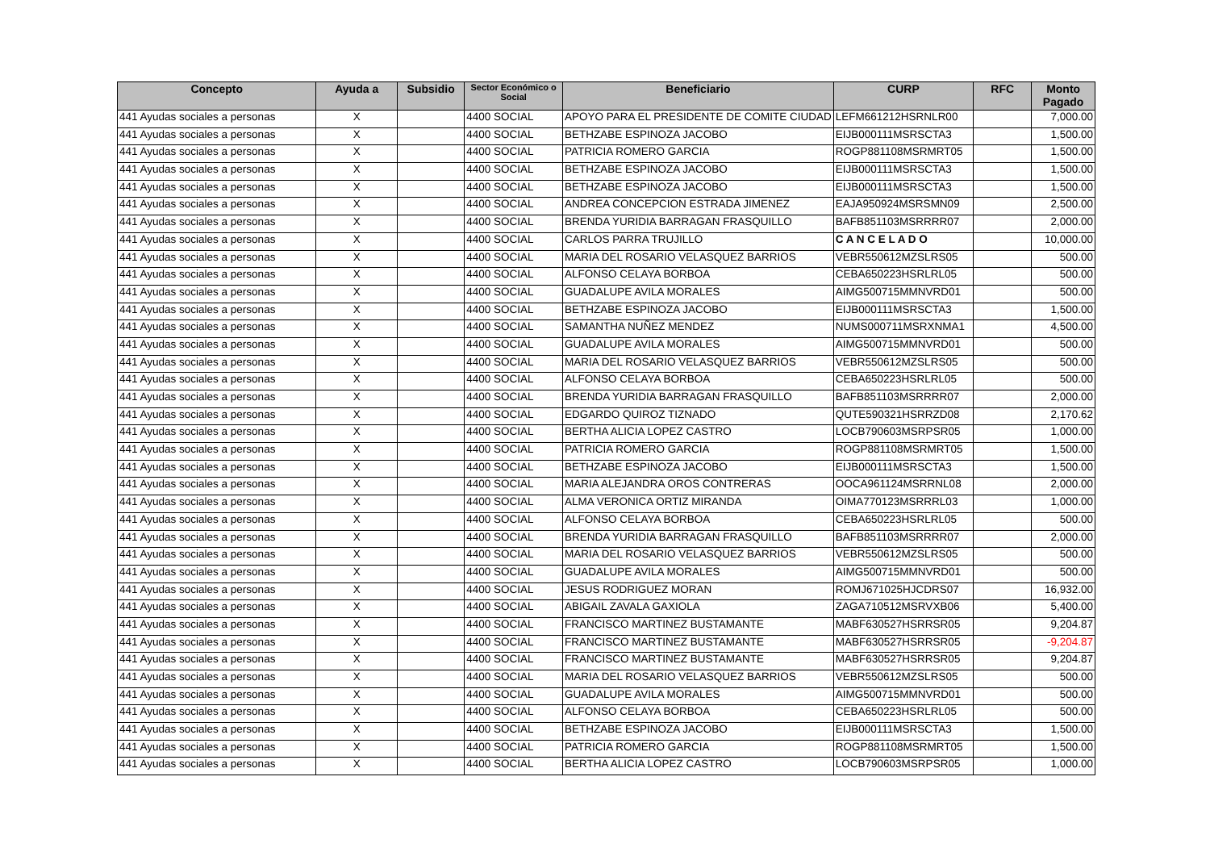| Concepto | Ayuda a | Subsidio | Sector Económico o Social | Beneficiario | CURP | RFC | Monto Pagado |
| --- | --- | --- | --- | --- | --- | --- | --- |
| 441 Ayudas sociales a personas | X | | 4400 SOCIAL | APOYO PARA EL PRESIDENTE DE COMITE CIUDAD | LEFM661212HSRNLR00 | | 7,000.00 |
| 441 Ayudas sociales a personas | X | | 4400 SOCIAL | BETHZABE ESPINOZA JACOBO | EIJB000111MSRSCTA3 | | 1,500.00 |
| 441 Ayudas sociales a personas | X | | 4400 SOCIAL | PATRICIA ROMERO GARCIA | ROGP881108MSRMRT05 | | 1,500.00 |
| 441 Ayudas sociales a personas | X | | 4400 SOCIAL | BETHZABE ESPINOZA JACOBO | EIJB000111MSRSCTA3 | | 1,500.00 |
| 441 Ayudas sociales a personas | X | | 4400 SOCIAL | BETHZABE ESPINOZA JACOBO | EIJB000111MSRSCTA3 | | 1,500.00 |
| 441 Ayudas sociales a personas | X | | 4400 SOCIAL | ANDREA CONCEPCION ESTRADA JIMENEZ | EAJA950924MSRSMN09 | | 2,500.00 |
| 441 Ayudas sociales a personas | X | | 4400 SOCIAL | BRENDA YURIDIA BARRAGAN FRASQUILLO | BAFB851103MSRRRR07 | | 2,000.00 |
| 441 Ayudas sociales a personas | X | | 4400 SOCIAL | CARLOS PARRA TRUJILLO | C A N C E L A D O | | 10,000.00 |
| 441 Ayudas sociales a personas | X | | 4400 SOCIAL | MARIA DEL ROSARIO VELASQUEZ BARRIOS | VEBR550612MZSLRS05 | | 500.00 |
| 441 Ayudas sociales a personas | X | | 4400 SOCIAL | ALFONSO CELAYA BORBOA | CEBA650223HSRLRL05 | | 500.00 |
| 441 Ayudas sociales a personas | X | | 4400 SOCIAL | GUADALUPE AVILA MORALES | AIMG500715MMNVRD01 | | 500.00 |
| 441 Ayudas sociales a personas | X | | 4400 SOCIAL | BETHZABE ESPINOZA JACOBO | EIJB000111MSRSCTA3 | | 1,500.00 |
| 441 Ayudas sociales a personas | X | | 4400 SOCIAL | SAMANTHA NUÑEZ MENDEZ | NUMS000711MSRXNMA1 | | 4,500.00 |
| 441 Ayudas sociales a personas | X | | 4400 SOCIAL | GUADALUPE AVILA MORALES | AIMG500715MMNVRD01 | | 500.00 |
| 441 Ayudas sociales a personas | X | | 4400 SOCIAL | MARIA DEL ROSARIO VELASQUEZ BARRIOS | VEBR550612MZSLRS05 | | 500.00 |
| 441 Ayudas sociales a personas | X | | 4400 SOCIAL | ALFONSO CELAYA BORBOA | CEBA650223HSRLRL05 | | 500.00 |
| 441 Ayudas sociales a personas | X | | 4400 SOCIAL | BRENDA YURIDIA BARRAGAN FRASQUILLO | BAFB851103MSRRRR07 | | 2,000.00 |
| 441 Ayudas sociales a personas | X | | 4400 SOCIAL | EDGARDO QUIROZ TIZNADO | QUTE590321HSRRZD08 | | 2,170.62 |
| 441 Ayudas sociales a personas | X | | 4400 SOCIAL | BERTHA ALICIA LOPEZ CASTRO | LOCB790603MSRPSR05 | | 1,000.00 |
| 441 Ayudas sociales a personas | X | | 4400 SOCIAL | PATRICIA ROMERO GARCIA | ROGP881108MSRMRT05 | | 1,500.00 |
| 441 Ayudas sociales a personas | X | | 4400 SOCIAL | BETHZABE ESPINOZA JACOBO | EIJB000111MSRSCTA3 | | 1,500.00 |
| 441 Ayudas sociales a personas | X | | 4400 SOCIAL | MARIA ALEJANDRA OROS CONTRERAS | OOCA961124MSRRNL08 | | 2,000.00 |
| 441 Ayudas sociales a personas | X | | 4400 SOCIAL | ALMA VERONICA ORTIZ MIRANDA | OIMA770123MSRRRL03 | | 1,000.00 |
| 441 Ayudas sociales a personas | X | | 4400 SOCIAL | ALFONSO CELAYA BORBOA | CEBA650223HSRLRL05 | | 500.00 |
| 441 Ayudas sociales a personas | X | | 4400 SOCIAL | BRENDA YURIDIA BARRAGAN FRASQUILLO | BAFB851103MSRRRR07 | | 2,000.00 |
| 441 Ayudas sociales a personas | X | | 4400 SOCIAL | MARIA DEL ROSARIO VELASQUEZ BARRIOS | VEBR550612MZSLRS05 | | 500.00 |
| 441 Ayudas sociales a personas | X | | 4400 SOCIAL | GUADALUPE AVILA MORALES | AIMG500715MMNVRD01 | | 500.00 |
| 441 Ayudas sociales a personas | X | | 4400 SOCIAL | JESUS RODRIGUEZ MORAN | ROMJ671025HJCDRS07 | | 16,932.00 |
| 441 Ayudas sociales a personas | X | | 4400 SOCIAL | ABIGAIL ZAVALA GAXIOLA | ZAGA710512MSRVXB06 | | 5,400.00 |
| 441 Ayudas sociales a personas | X | | 4400 SOCIAL | FRANCISCO MARTINEZ BUSTAMANTE | MABF630527HSRRSR05 | | 9,204.87 |
| 441 Ayudas sociales a personas | X | | 4400 SOCIAL | FRANCISCO MARTINEZ BUSTAMANTE | MABF630527HSRRSR05 | | -9,204.87 |
| 441 Ayudas sociales a personas | X | | 4400 SOCIAL | FRANCISCO MARTINEZ BUSTAMANTE | MABF630527HSRRSR05 | | 9,204.87 |
| 441 Ayudas sociales a personas | X | | 4400 SOCIAL | MARIA DEL ROSARIO VELASQUEZ BARRIOS | VEBR550612MZSLRS05 | | 500.00 |
| 441 Ayudas sociales a personas | X | | 4400 SOCIAL | GUADALUPE AVILA MORALES | AIMG500715MMNVRD01 | | 500.00 |
| 441 Ayudas sociales a personas | X | | 4400 SOCIAL | ALFONSO CELAYA BORBOA | CEBA650223HSRLRL05 | | 500.00 |
| 441 Ayudas sociales a personas | X | | 4400 SOCIAL | BETHZABE ESPINOZA JACOBO | EIJB000111MSRSCTA3 | | 1,500.00 |
| 441 Ayudas sociales a personas | X | | 4400 SOCIAL | PATRICIA ROMERO GARCIA | ROGP881108MSRMRT05 | | 1,500.00 |
| 441 Ayudas sociales a personas | X | | 4400 SOCIAL | BERTHA ALICIA LOPEZ CASTRO | LOCB790603MSRPSR05 | | 1,000.00 |